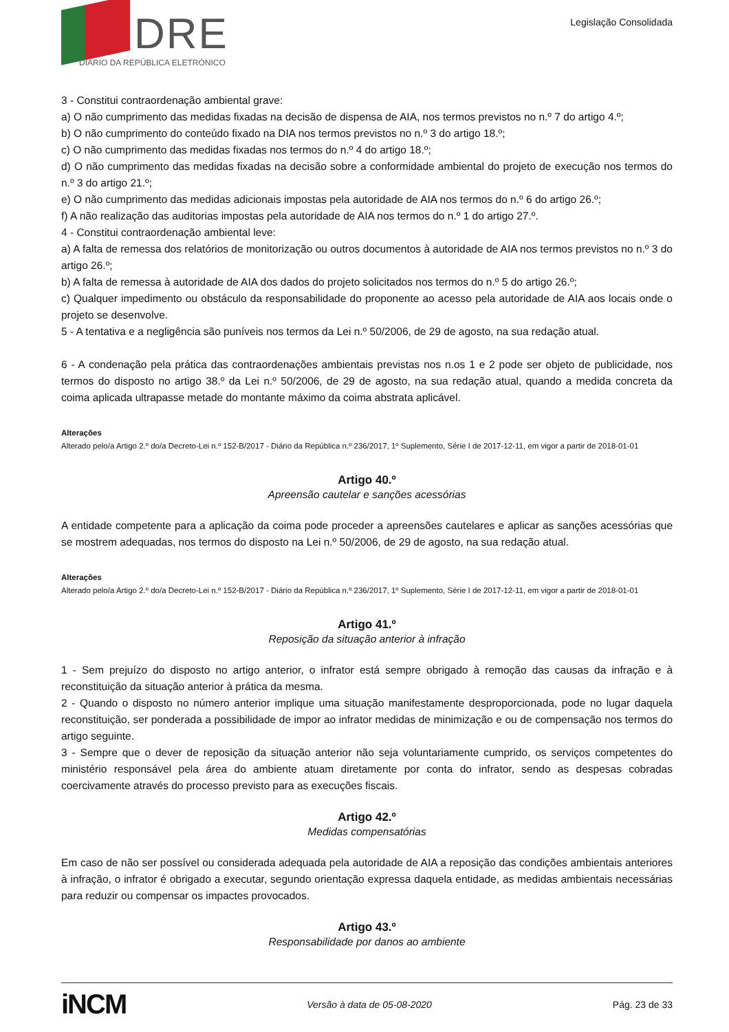DRE
DIÁRIO DA REPÚBLICA ELETRÓNICO
Legislação Consolidada
3 - Constitui contraordenação ambiental grave:
a) O não cumprimento das medidas fixadas na decisão de dispensa de AIA, nos termos previstos no n.º 7 do artigo 4.º;
b) O não cumprimento do conteúdo fixado na DIA nos termos previstos no n.º 3 do artigo 18.º;
c) O não cumprimento das medidas fixadas nos termos do n.º 4 do artigo 18.º;
d) O não cumprimento das medidas fixadas na decisão sobre a conformidade ambiental do projeto de execução nos termos do n.º 3 do artigo 21.º;
e) O não cumprimento das medidas adicionais impostas pela autoridade de AIA nos termos do n.º 6 do artigo 26.º;
f) A não realização das auditorias impostas pela autoridade de AIA nos termos do n.º 1 do artigo 27.º.
4 - Constitui contraordenação ambiental leve:
a) A falta de remessa dos relatórios de monitorização ou outros documentos à autoridade de AIA nos termos previstos no n.º 3 do artigo 26.º;
b) A falta de remessa à autoridade de AIA dos dados do projeto solicitados nos termos do n.º 5 do artigo 26.º;
c) Qualquer impedimento ou obstáculo da responsabilidade do proponente ao acesso pela autoridade de AIA aos locais onde o projeto se desenvolve.
5 - A tentativa e a negligência são puníveis nos termos da Lei n.º 50/2006, de 29 de agosto, na sua redação atual.
6 - A condenação pela prática das contraordenações ambientais previstas nos n.os 1 e 2 pode ser objeto de publicidade, nos termos do disposto no artigo 38.º da Lei n.º 50/2006, de 29 de agosto, na sua redação atual, quando a medida concreta da coima aplicada ultrapasse metade do montante máximo da coima abstrata aplicável.
Alterações
Alterado pelo/a Artigo 2.º do/a Decreto-Lei n.º 152-B/2017 - Diário da República n.º 236/2017, 1º Suplemento, Série I de 2017-12-11, em vigor a partir de 2018-01-01
Artigo 40.º
Apreensão cautelar e sanções acessórias
A entidade competente para a aplicação da coima pode proceder a apreensões cautelares e aplicar as sanções acessórias que se mostrem adequadas, nos termos do disposto na Lei n.º 50/2006, de 29 de agosto, na sua redação atual.
Alterações
Alterado pelo/a Artigo 2.º do/a Decreto-Lei n.º 152-B/2017 - Diário da República n.º 236/2017, 1º Suplemento, Série I de 2017-12-11, em vigor a partir de 2018-01-01
Artigo 41.º
Reposição da situação anterior à infração
1 - Sem prejuízo do disposto no artigo anterior, o infrator está sempre obrigado à remoção das causas da infração e à reconstituição da situação anterior à prática da mesma.
2 - Quando o disposto no número anterior implique uma situação manifestamente desproporcionada, pode no lugar daquela reconstituição, ser ponderada a possibilidade de impor ao infrator medidas de minimização e ou de compensação nos termos do artigo seguinte.
3 - Sempre que o dever de reposição da situação anterior não seja voluntariamente cumprido, os serviços competentes do ministério responsável pela área do ambiente atuam diretamente por conta do infrator, sendo as despesas cobradas coercivamente através do processo previsto para as execuções fiscais.
Artigo 42.º
Medidas compensatórias
Em caso de não ser possível ou considerada adequada pela autoridade de AIA a reposição das condições ambientais anteriores à infração, o infrator é obrigado a executar, segundo orientação expressa daquela entidade, as medidas ambientais necessárias para reduzir ou compensar os impactes provocados.
Artigo 43.º
Responsabilidade por danos ao ambiente
iNCM Versão à data de 05-08-2020 Pág. 23 de 33